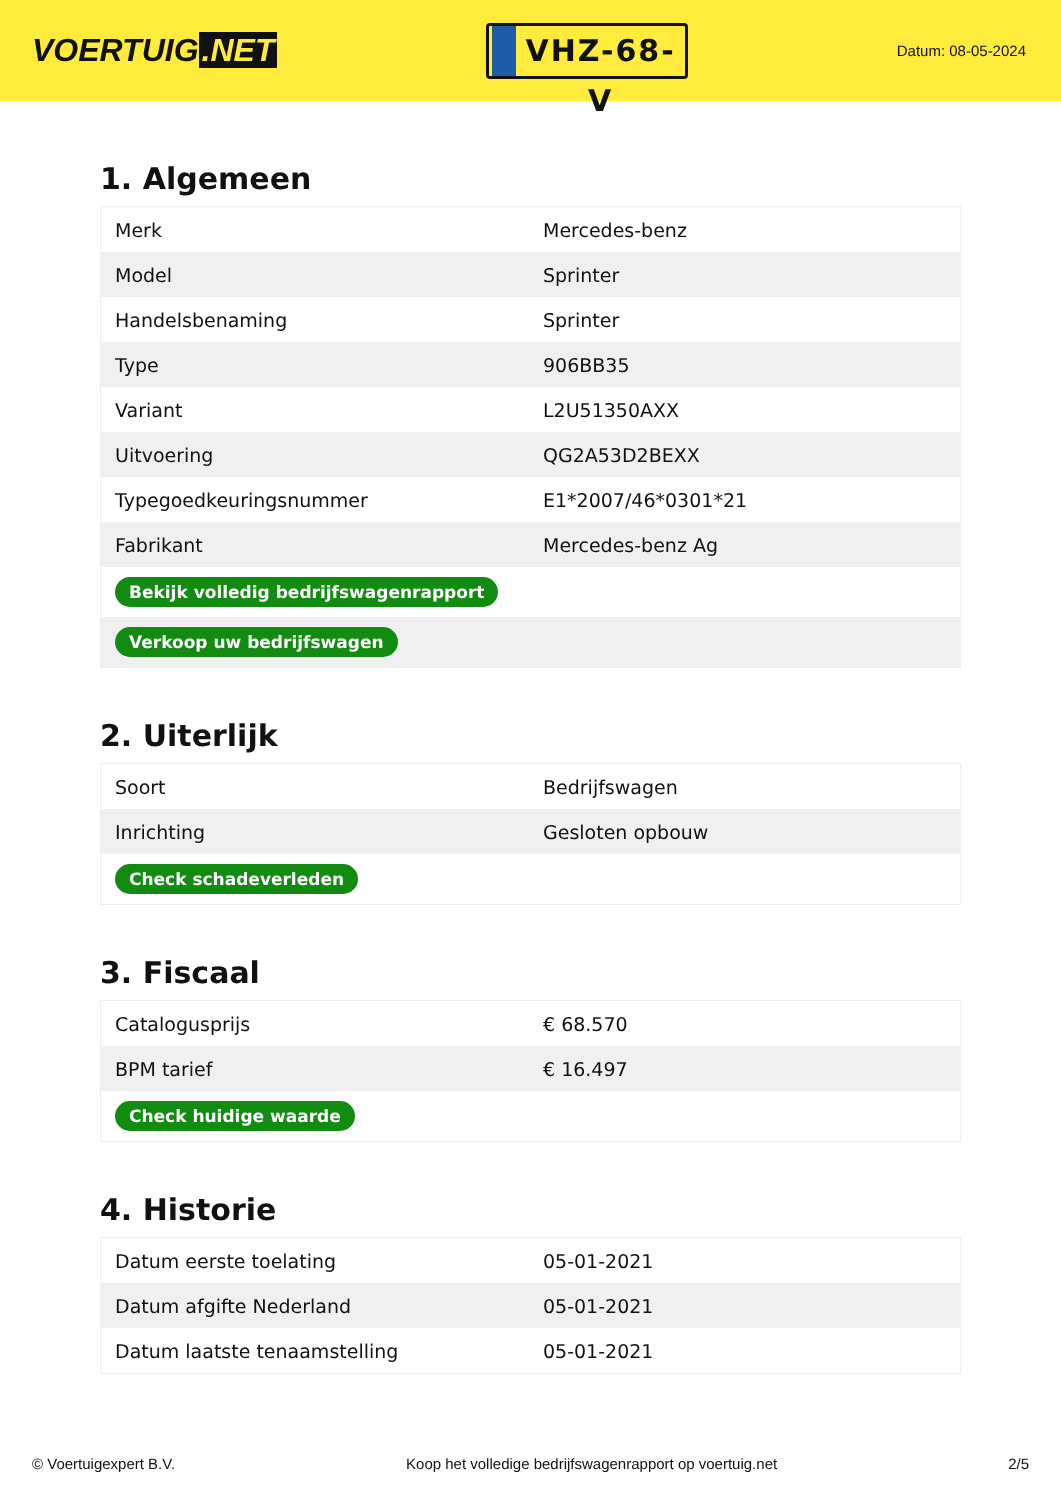VOERTUIG.NET
VHZ-68-V
Datum: 08-05-2024
1. Algemeen
| Merk | Mercedes-benz |
| Model | Sprinter |
| Handelsbenaming | Sprinter |
| Type | 906BB35 |
| Variant | L2U51350AXX |
| Uitvoering | QG2A53D2BEXX |
| Typegoedkeuringsnummer | E1*2007/46*0301*21 |
| Fabrikant | Mercedes-benz Ag |
| Bekijk volledig bedrijfswagenrapport | |
| Verkoop uw bedrijfswagen | |
2. Uiterlijk
| Soort | Bedrijfswagen |
| Inrichting | Gesloten opbouw |
| Check schadeverleden | |
3. Fiscaal
| Catalogusprijs | € 68.570 |
| BPM tarief | € 16.497 |
| Check huidige waarde | |
4. Historie
| Datum eerste toelating | 05-01-2021 |
| Datum afgifte Nederland | 05-01-2021 |
| Datum laatste tenaamstelling | 05-01-2021 |
© Voertuigexpert B.V. Koop het volledige bedrijfswagenrapport op voertuig.net 2/5